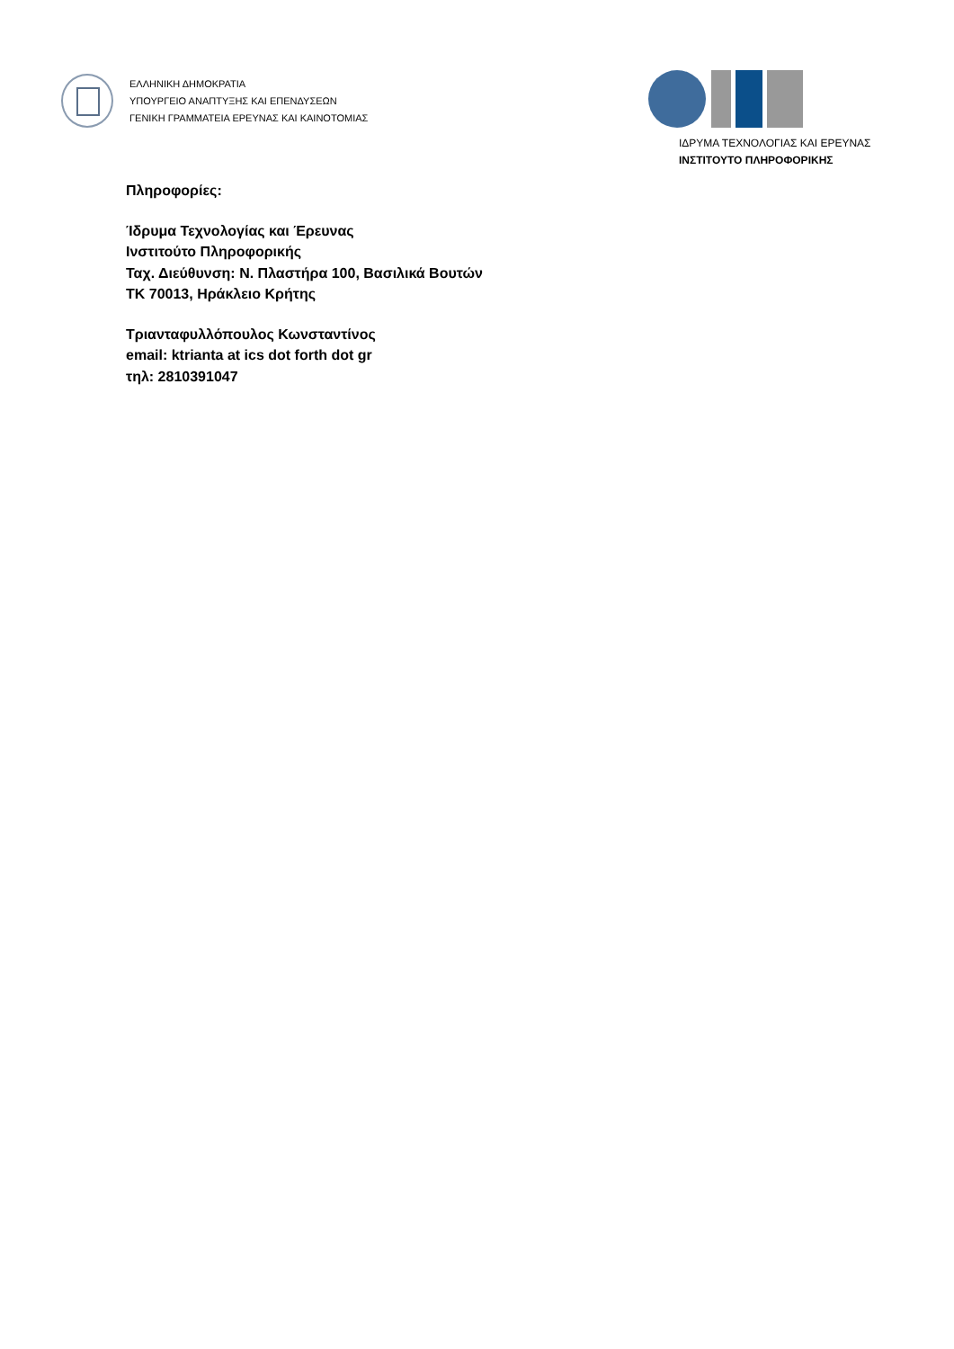ΕΛΛΗΝΙΚΗ ΔΗΜΟΚΡΑΤΙΑ
ΥΠΟΥΡΓΕΙΟ ΑΝΑΠΤΥΞΗΣ ΚΑΙ ΕΠΕΝΔΥΣΕΩΝ
ΓΕΝΙΚΗ ΓΡΑΜΜΑΤΕΙΑ ΕΡΕΥΝΑΣ ΚΑΙ ΚΑΙΝΟΤΟΜΙΑΣ
ΙΔΡΥΜΑ ΤΕΧΝΟΛΟΓΙΑΣ ΚΑΙ ΕΡΕΥΝΑΣ
ΙΝΣΤΙΤΟΥΤΟ ΠΛΗΡΟΦΟΡΙΚΗΣ
Πληροφορίες:
Ίδρυμα Τεχνολογίας και Έρευνας
Ινστιτούτο Πληροφορικής
Ταχ. Διεύθυνση: Ν. Πλαστήρα 100, Βασιλικά Βουτών
ΤΚ 70013, Ηράκλειο Κρήτης
Τριανταφυλλόπουλος Κωνσταντίνος
email: ktrianta at ics dot forth dot gr
τηλ: 2810391047